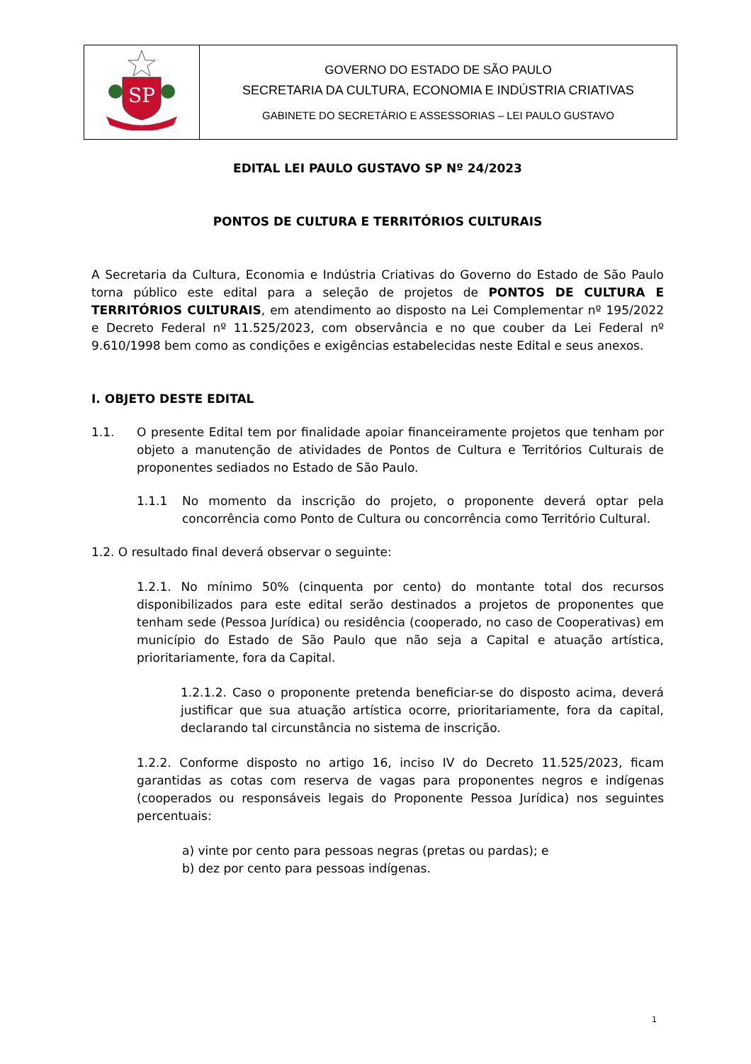| SP | GOVERNO DO ESTADO DE SÃO PAULO SECRETARIA DA CULTURA, ECONOMIA E INDÚSTRIA CRIATIVAS GABINETE DO SECRETÁRIO E ASSESSORIAS – LEI PAULO GUSTAVO |
EDITAL LEI PAULO GUSTAVO SP Nº 24/2023
PONTOS DE CULTURA E TERRITÓRIOS CULTURAIS
A Secretaria da Cultura, Economia e Indústria Criativas do Governo do Estado de São Paulo torna público este edital para a seleção de projetos de PONTOS DE CULTURA E TERRITÓRIOS CULTURAIS, em atendimento ao disposto na Lei Complementar nº 195/2022 e Decreto Federal nº 11.525/2023, com observância e no que couber da Lei Federal nº 9.610/1998 bem como as condições e exigências estabelecidas neste Edital e seus anexos.
I. OBJETO DESTE EDITAL
1.1. O presente Edital tem por finalidade apoiar financeiramente projetos que tenham por objeto a manutenção de atividades de Pontos de Cultura e Territórios Culturais de proponentes sediados no Estado de São Paulo.
1.1.1 No momento da inscrição do projeto, o proponente deverá optar pela concorrência como Ponto de Cultura ou concorrência como Território Cultural.
1.2. O resultado final deverá observar o seguinte:
1.2.1. No mínimo 50% (cinquenta por cento) do montante total dos recursos disponibilizados para este edital serão destinados a projetos de proponentes que tenham sede (Pessoa Jurídica) ou residência (cooperado, no caso de Cooperativas) em município do Estado de São Paulo que não seja a Capital e atuação artística, prioritariamente, fora da Capital.
1.2.1.2. Caso o proponente pretenda beneficiar-se do disposto acima, deverá justificar que sua atuação artística ocorre, prioritariamente, fora da capital, declarando tal circunstância no sistema de inscrição.
1.2.2. Conforme disposto no artigo 16, inciso IV do Decreto 11.525/2023, ficam garantidas as cotas com reserva de vagas para proponentes negros e indígenas (cooperados ou responsáveis legais do Proponente Pessoa Jurídica) nos seguintes percentuais:
a) vinte por cento para pessoas negras (pretas ou pardas); e
b) dez por cento para pessoas indígenas.
1